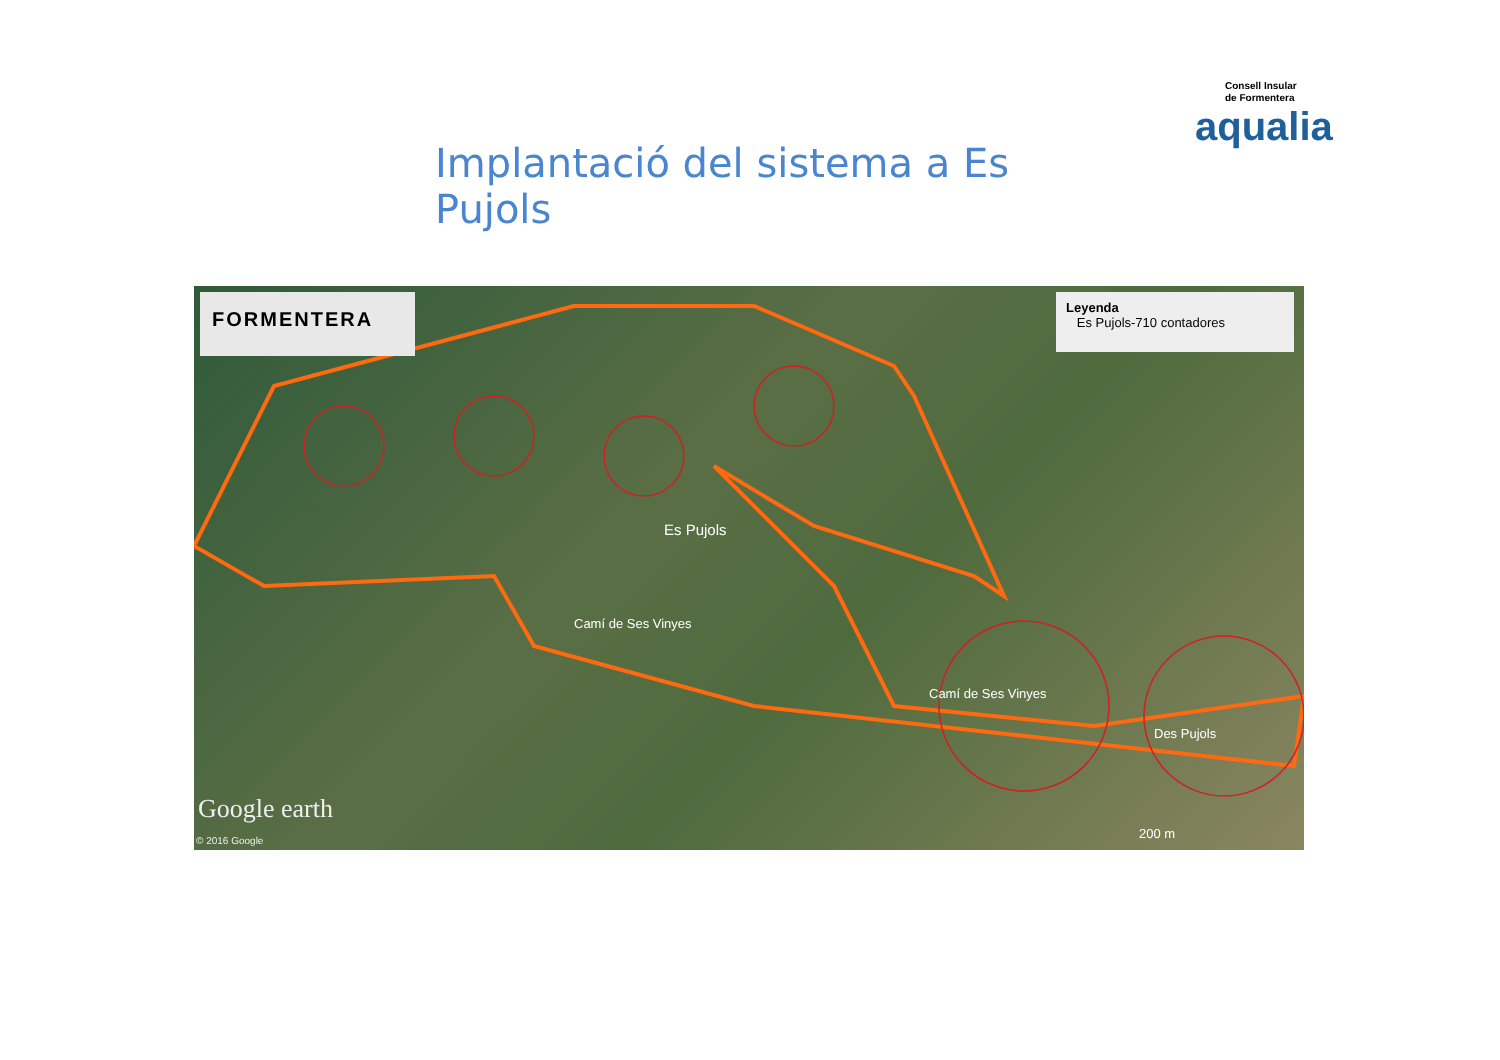Implantació del sistema a Es Pujols
Consell Insular
de Formentera
aqualia
FORMENTERA
Leyenda
Es Pujols-710 contadores
Es Pujols
Camí de Ses Vinyes
Camí de Ses Vinyes
Des Pujols
200 m
Google earth
© 2016 Google